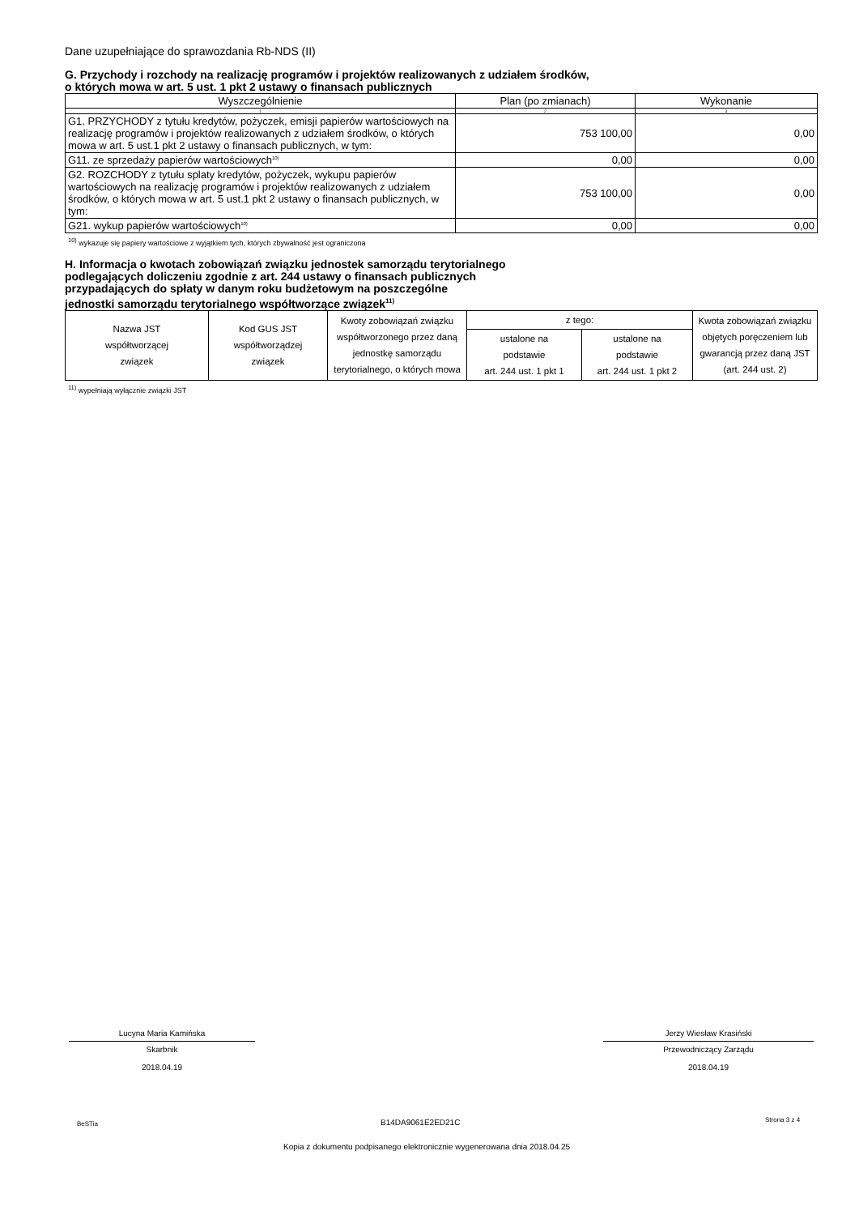Dane uzupełniające do sprawozdania Rb-NDS (II)
G. Przychody i rozchody na realizację programów i projektów realizowanych z udziałem środków,
o których mowa w art. 5 ust. 1 pkt 2 ustawy o finansach publicznych
| Wyszczególnienie | Plan (po zmianach) | Wykonanie |
| --- | --- | --- |
| 1 | 2 | 3 |
| G1. PRZYCHODY z tytułu kredytów, pożyczek, emisji papierów wartościowych na realizację programów i projektów realizowanych z udziałem środków, o których mowa w art. 5 ust.1 pkt 2 ustawy o finansach publicznych, w tym: | 753 100,00 | 0,00 |
| G11. ze sprzedaży papierów wartościowych<sup>10)</sup> | 0,00 | 0,00 |
| G2. ROZCHODY z tytułu splaty kredytów, pożyczek, wykupu papierów wartościowych na realizację programów i projektów realizowanych z udziałem środków, o których mowa w art. 5 ust.1 pkt 2 ustawy o finansach publicznych, w tym: | 753 100,00 | 0,00 |
| G21. wykup papierów wartościowych<sup>10)</sup> | 0,00 | 0,00 |
<sup>10)</sup> wykazuje się papiery wartościowe z wyjątkiem tych, których zbywalność jest ograniczona
H. Informacja o kwotach zobowiązań związku jednostek samorządu terytorialnego
podlegających doliczeniu zgodnie z art. 244 ustawy o finansach publicznych
przypadających do spłaty w danym roku budżetowym na poszczególne
jednostki samorządu terytorialnego współtworzące związek<sup>11)</sup>
| Nazwa JST współtworzącej związek | Kod GUS JST współtworządzej związek | Kwoty zobowiązań związku współtworzonego przez daną jednostkę samorządu terytorialnego, o których mowa | z tego: | | Kwota zobowiązań związku objętych poręczeniem lub gwarancją przez daną JST (art. 244 ust. 2) |
| | | | ustalone na podstawie art. 244 ust. 1 pkt 1 | ustalone na podstawie art. 244 ust. 1 pkt 2 | |
<sup>11)</sup> wypełniają wyłącznie związki JST
Lucyna Maria Kamińska
Skarbnik
2018.04.19
Jerzy Wiesław Krasiński
Przewodniczący Zarządu
2018.04.19
BeSTia B14DA9061E2ED21C Strona 3 z 4
Kopia z dokumentu podpisanego elektronicznie wygenerowana dnia 2018.04.25